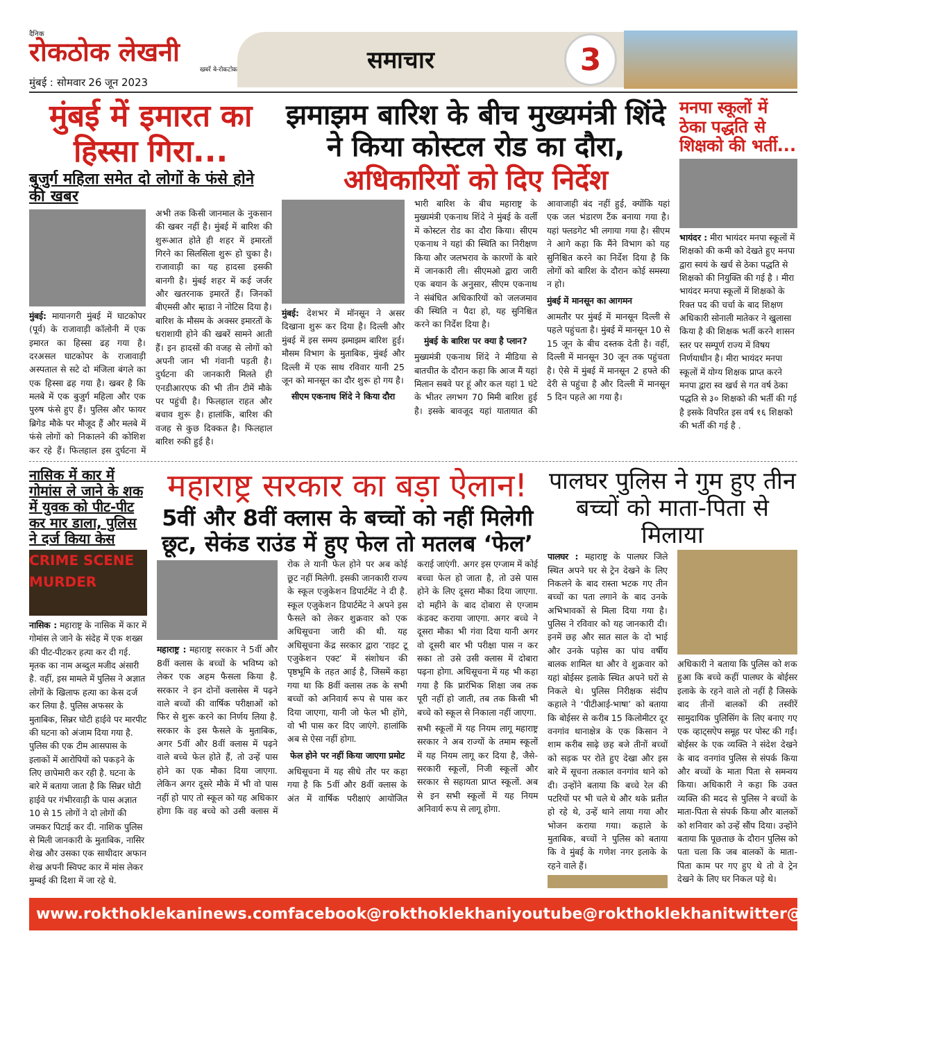दैनिक
रोकठोक लेखनी
खबरें बे-रोकटोक
मुंबई : सोमवार 26 जून 2023
समाचार
3
मुंबई में इमारत का हिस्सा गिरा...
बुजुर्ग महिला समेत दो लोगों के फंसे होने की खबर
मुंबई: मायानगरी मुंबई में घाटकोपर (पूर्व) के राजावाड़ी कॉलोनी में एक इमारत का हिस्सा ढह गया है। दरअसल घाटकोपर के राजावाड़ी अस्पताल से सटे दो मंजिला बंगले का एक हिस्सा ढह गया है। खबर है कि मलबे में एक बुजुर्ग महिला और एक पुरुष फंसे हुए हैं। पुलिस और फायर ब्रिगेड मौके पर मौजूद हैं और मलबे में फंसे लोगों को निकालने की कोशिश कर रहे हैं। फिलहाल इस दुर्घटना में अभी तक किसी जानमाल के नुकसान की खबर नहीं है। मुंबई में बारिश की शुरूआत होते ही शहर में इमारतों गिरने का सिलसिला शुरू हो चुका है। राजावाड़ी का यह हादसा इसकी बानगी है। मुंबई शहर में कई जर्जर और खतरनाक इमारतें हैं। जिनकों बीएमसी और म्हाडा ने नोटिस दिया है। बारिश के मौसम के अक्सर इमारतों के धराशायी होने की खबरें सामने आती हैं। इन हादसों की वजह से लोगों को अपनी जान भी गंवानी पड़ती है। दुर्घटना की जानकारी मिलते ही एनडीआरएफ की भी तीन टीमें मौके पर पहुंची है। फिलहाल राहत और बचाव शुरू है। हालांकि, बारिश की वजह से कुछ दिक्कत है। फिलहाल बारिश रुकी हुई है।
झमाझम बारिश के बीच मुख्यमंत्री शिंदे ने किया कोस्टल रोड का दौरा,
अधिकारियों को दिए निर्देश
मुंबई: देशभर में मॉनसून ने असर दिखाना शुरू कर दिया है। दिल्ली और मुंबई में इस समय झमाझम बारिश हुई। मौसम विभाग के मुताबिक, मुंबई और दिल्ली में एक साथ रविवार यानी 25 जून को मानसून का दौर शुरू हो गय है।
सीएम एकनाथ शिंदे ने किया दौरा
भारी बारिश के बीच महाराष्ट्र के मुख्यमंत्री एकनाथ शिंदे ने मुंबई के वर्ली में कोस्टल रोड का दौरा किया। सीएम एकनाथ ने यहां की स्थिति का निरीक्षण किया और जलभराव के कारणों के बारे में जानकारी ली। सीएमओ द्वारा जारी एक बयान के अनुसार, सीएम एकनाथ ने संबंधित अधिकारियों को जलजमाव की स्थिति न पैदा हो, यह सुनिश्चित करने का निर्देश दिया है।
मुंबई के बारिश पर क्या है प्लान?
मुख्यमंत्री एकनाथ शिंदे ने मीडिया से बातचीत के दौरान कहा कि आज मैं यहां मिलान सबवे पर हूं और कल यहां 1 घंटे के भीतर लगभग 70 मिमी बारिश हुई है। इसके बावजूद यहां यातायात की आवाजाही बंद नहीं हुई, क्योंकि यहां एक जल भंडारण टैंक बनाया गया है। यहां फ्लडगेट भी लगाया गया है। सीएम ने आगे कहा कि मैंने विभाग को यह सुनिश्चित करने का निर्देश दिया है कि लोगों को बारिश के दौरान कोई समस्या न हो।
मुंबई में मानसून का आगमन
आमतौर पर मुंबई में मानसून दिल्ली से पहले पहुंचता है। मुंबई में मानसून 10 से 15 जून के बीच दस्तक देती है। वहीं, दिल्ली में मानसून 30 जून तक पहुंचता है। ऐसे में मुंबई में मानसून 2 हफ्ते की देरी से पहुंचा है और दिल्ली में मानसून 5 दिन पहले आ गया है।
मनपा स्कूलों में ठेका पद्धति से शिक्षको की भर्ती...
भायंदर : मीरा भायंदर मनपा स्कूलों में शिक्षको की कमी को देखते हुए मनपा द्वारा स्वयं के खर्च से ठेका पद्धति से शिक्षको की नियुक्ति की गई है । मीरा भायंदर मनपा स्कूलों में शिक्षको के रिक्त पद की चर्चा के बाद शिक्षण अधिकारी सोनाली मातेकर ने खुलासा किया है की शिक्षक भर्ती करने शासन स्तर पर सम्पूर्ण राज्य में विषय निर्णयाधीन है। मीरा भायंदर मनपा स्कूलों में योग्य शिक्षक प्राप्त करने मनपा द्वारा स्व खर्च से गत वर्ष ठेका पद्धति से ३० शिक्षको की भर्ती की गई है इसके विपरित इस वर्ष १६ शिक्षको की भर्ती की गई है .
नासिक में कार में गोमांस ले जाने के शक में युवक को पीट-पीट कर मार डाला, पुलिस ने दर्ज किया केस
CRIME SCENE MURDER
नासिक : महाराष्ट्र के नासिक में कार में गोमांस ले जाने के संदेह में एक शख्स की पीट-पीटकर हत्या कर दी गई. मृतक का नाम अब्दुल मजीद अंसारी है. वहीं, इस मामले में पुलिस ने अज्ञात लोगों के खिलाफ हत्या का केस दर्ज कर लिया है. पुलिस अफसर के मुताबिक, सिन्नर घोटी हाईवे पर मारपीट की घटना को अंजाम दिया गया है. पुलिस की एक टीम आसपास के इलाकों में आरोपियों को पकड़ने के लिए छापेमारी कर रही है. घटना के बारे में बताया जाता है कि सिन्नर घोटी हाईवे पर गंभीरवाड़ी के पास अज्ञात 10 से 15 लोगों ने दो लोगों की जमकर पिटाई कर दी. नाशिक पुलिस से मिली जानकारी के मुताबिक, नासिर शेख और उसका एक साथीदार अफान शेख अपनी स्विफ्ट कार में मांस लेकर मुम्बई की दिशा में जा रहे थे.
महाराष्ट्र सरकार का बड़ा ऐलान!
5वीं और 8वीं क्लास के बच्चों को नहीं मिलेगी छूट, सेकंड राउंड में हुए फेल तो मतलब ‘फेल’
महाराष्ट्र : महाराष्ट्र सरकार ने 5वीं और 8वीं क्लास के बच्चों के भविष्य को लेकर एक अहम फैसला किया है. सरकार ने इन दोनों क्लासेस में पढ़ने वाले बच्चों की वार्षिक परीक्षाओं को फिर से शुरू करने का निर्णय लिया है. सरकार के इस फैसले के मुताबिक, अगर 5वीं और 8वीं क्लास में पढ़ने वाले बच्चे फेल होते हैं, तो उन्हें पास होने का एक मौका दिया जाएगा. लेकिन अगर दूसरे मौके में भी वो पास नहीं हो पाए तो स्कूल को यह अधिकार होगा कि वह बच्चे को उसी क्लास में रोक ले यानी फेल होने पर अब कोई छूट नहीं मिलेगी. इसकी जानकारी राज्य के स्कूल एजुकेशन डिपार्टमेंट ने दी है. स्कूल एजुकेशन डिपार्टमेंट ने अपने इस फैसले को लेकर शुक्रवार को एक अधिसूचना जारी की थी. यह अधिसूचना केंद्र सरकार द्वारा ‘राइट टू एजुकेशन एक्ट’ में संशोधन की पृष्ठभूमि के तहत आई है, जिसमें कहा गया था कि 8वीं क्लास तक के सभी बच्चों को अनिवार्य रूप से पास कर दिया जाएगा, यानी जो फेल भी होंगे, वो भी पास कर दिए जाएंगे. हालांकि अब से ऐसा नहीं होगा.
फेल होने पर नहीं किया जाएगा प्रमोट
अधिसूचना में यह सीधे तौर पर कहा गया है कि 5वीं और 8वीं क्लास के अंत में वार्षिक परीक्षाएं आयोजित कराई जाएंगी. अगर इस एग्जाम में कोई बच्चा फेल हो जाता है, तो उसे पास होने के लिए दूसरा मौका दिया जाएगा. दो महीने के बाद दोबारा से एग्जाम कंडक्ट कराया जाएगा. अगर बच्चे ने दूसरा मौका भी गंवा दिया यानी अगर वो दूसरी बार भी परीक्षा पास न कर सका तो उसे उसी क्लास में दोबारा पढ़ना होगा. अधिसूचना में यह भी कहा गया है कि प्रारंभिक शिक्षा जब तक पूरी नहीं हो जाती, तब तक किसी भी बच्चे को स्कूल से निकाला नहीं जाएगा.
सभी स्कूलों में यह नियम लागू महाराष्ट्र सरकार ने अब राज्यों के तमाम स्कूलों में यह नियम लागू कर दिया है, जैसे- सरकारी स्कूलों, निजी स्कूलों और सरकार से सहायता प्राप्त स्कूलों. अब से इन सभी स्कूलों में यह नियम अनिवार्य रूप से लागू होगा.
पालघर पुलिस ने गुम हुए तीन बच्चों को माता-पिता से मिलाया
पालघर : महाराष्ट्र के पालघर जिले स्थित अपने घर से ट्रेन देखने के लिए निकलने के बाद रास्ता भटक गए तीन बच्चों का पता लगाने के बाद उनके अभिभावकों से मिला दिया गया है। पुलिस ने रविवार को यह जानकारी दी। इनमें छह और सात साल के दो भाई और उनके पड़ोस का पांच वर्षीय बालक शामिल था और वे शुक्रवार को यहां बोईसर इलाके स्थित अपने घरों से निकले थे। पुलिस निरीक्षक संदीप कहाले ने ‘पीटीआई-भाषा’ को बताया कि बोईसर से करीब 15 किलोमीटर दूर वनगांव थानाक्षेत्र के एक किसान ने शाम करीब साढ़े छह बजे तीनों बच्चों को सड़क पर रोते हुए देखा और इस बारे में सूचना तत्काल वनगांव थाने को दी। उन्होंने बताया कि बच्चे रेल की पटरियों पर भी चले थे और थके प्रतीत हो रहे थे, उन्हें थाने लाया गया और भोजन कराया गया। कहाले के मुताबिक, बच्चों ने पुलिस को बताया कि वे मुंबई के गणेश नगर इलाके के रहने वाले हैं।
अधिकारी ने बताया कि पुलिस को शक हुआ कि बच्चे कहीं पालघर के बोईसर इलाके के रहने वाले तो नहीं है जिसके बाद तीनों बालकों की तस्वीरें सामुदायिक पुलिसिंग के लिए बनाए गए एक व्हाट्सऐप समूह पर पोस्ट की गईं। बोईसर के एक व्यक्ति ने संदेश देखने के बाद वनगांव पुलिस से संपर्क किया और बच्चों के माता पिता से समन्वय किया। अधिकारी ने कहा कि उक्त व्यक्ति की मदद से पुलिस ने बच्चों के माता-पिता से संपर्क किया और बालकों को शनिवार को उन्हें सौंप दिया। उन्होंने बताया कि पूछताछ के दौरान पुलिस को पता चला कि जब बालकों के माता-पिता काम पर गए हुए थे तो वे ट्रेन देखने के लिए घर निकल पड़े थे।
www.rokthoklekaninews.com facebook@rokthoklekhani youtube@rokthoklekhani twitter@rokthoklekhani